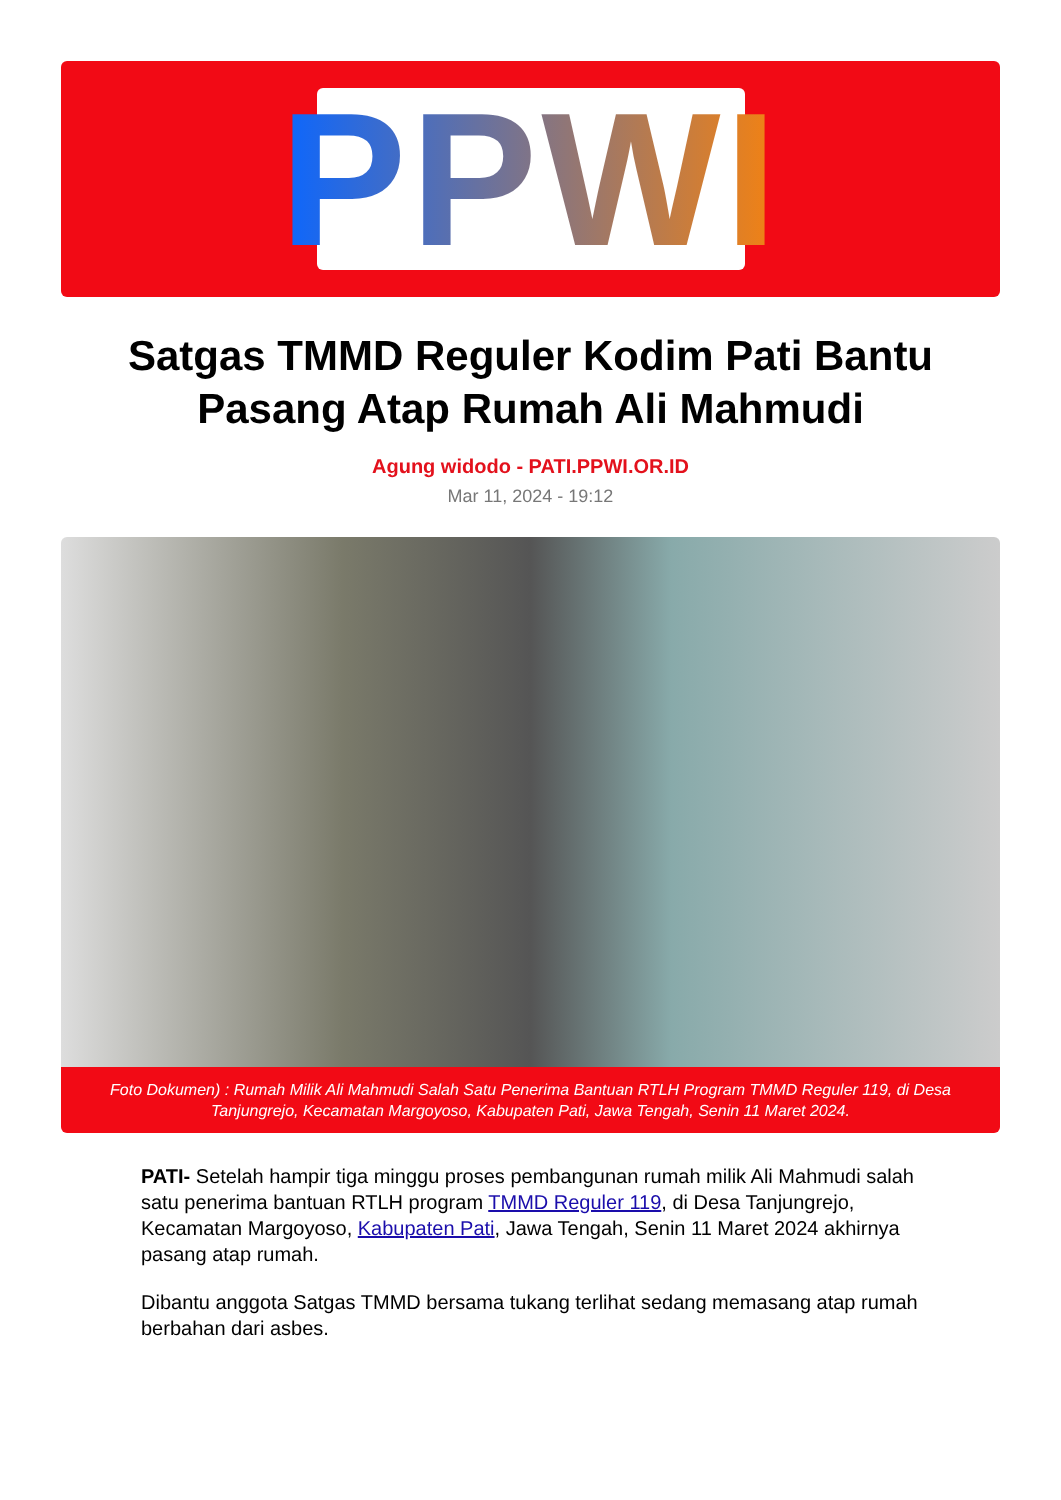PPWI
Satgas TMMD Reguler Kodim Pati Bantu Pasang Atap Rumah Ali Mahmudi
Agung widodo - PATI.PPWI.OR.ID
Mar 11, 2024 - 19:12
Foto Dokumen) : Rumah Milik Ali Mahmudi Salah Satu Penerima Bantuan RTLH Program TMMD Reguler 119, di Desa Tanjungrejo, Kecamatan Margoyoso, Kabupaten Pati, Jawa Tengah, Senin 11 Maret 2024.
PATI- Setelah hampir tiga minggu proses pembangunan rumah milik Ali Mahmudi salah satu penerima bantuan RTLH program TMMD Reguler 119, di Desa Tanjungrejo, Kecamatan Margoyoso, Kabupaten Pati, Jawa Tengah, Senin 11 Maret 2024 akhirnya pasang atap rumah.
Dibantu anggota Satgas TMMD bersama tukang terlihat sedang memasang atap rumah berbahan dari asbes.